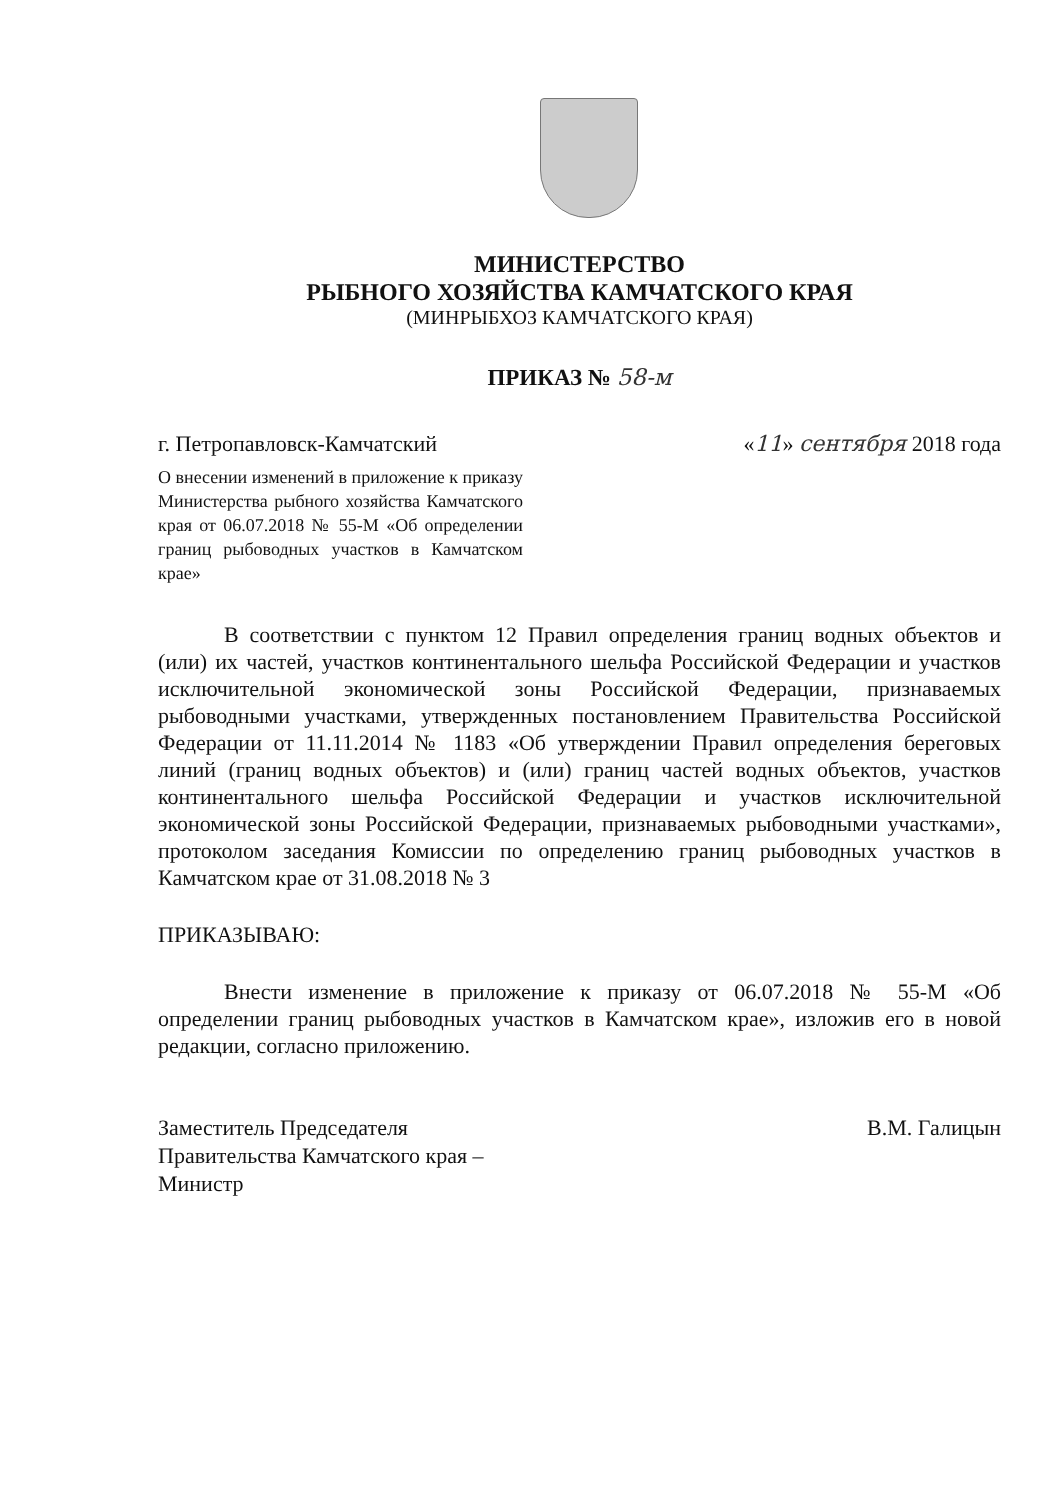МИНИСТЕРСТВО
РЫБНОГО ХОЗЯЙСТВА КАМЧАТСКОГО КРАЯ
(МИНРЫБХОЗ КАМЧАТСКОГО КРАЯ)
ПРИКАЗ № 58-м
г. Петропавловск-Камчатский «11» сентября 2018 года
О внесении изменений в приложение к приказу Министерства рыбного хозяйства Камчатского края от 06.07.2018 № 55-М «Об определении границ рыбоводных участков в Камчатском крае»
В соответствии с пунктом 12 Правил определения границ водных объектов и (или) их частей, участков континентального шельфа Российской Федерации и участков исключительной экономической зоны Российской Федерации, признаваемых рыбоводными участками, утвержденных постановлением Правительства Российской Федерации от 11.11.2014 № 1183 «Об утверждении Правил определения береговых линий (границ водных объектов) и (или) границ частей водных объектов, участков континентального шельфа Российской Федерации и участков исключительной экономической зоны Российской Федерации, признаваемых рыбоводными участками», протоколом заседания Комиссии по определению границ рыбоводных участков в Камчатском крае от 31.08.2018 № 3
ПРИКАЗЫВАЮ:
Внести изменение в приложение к приказу от 06.07.2018 № 55-М «Об определении границ рыбоводных участков в Камчатском крае», изложив его в новой редакции, согласно приложению.
Заместитель Председателя
Правительства Камчатского края –
Министр
В.М. Галицын